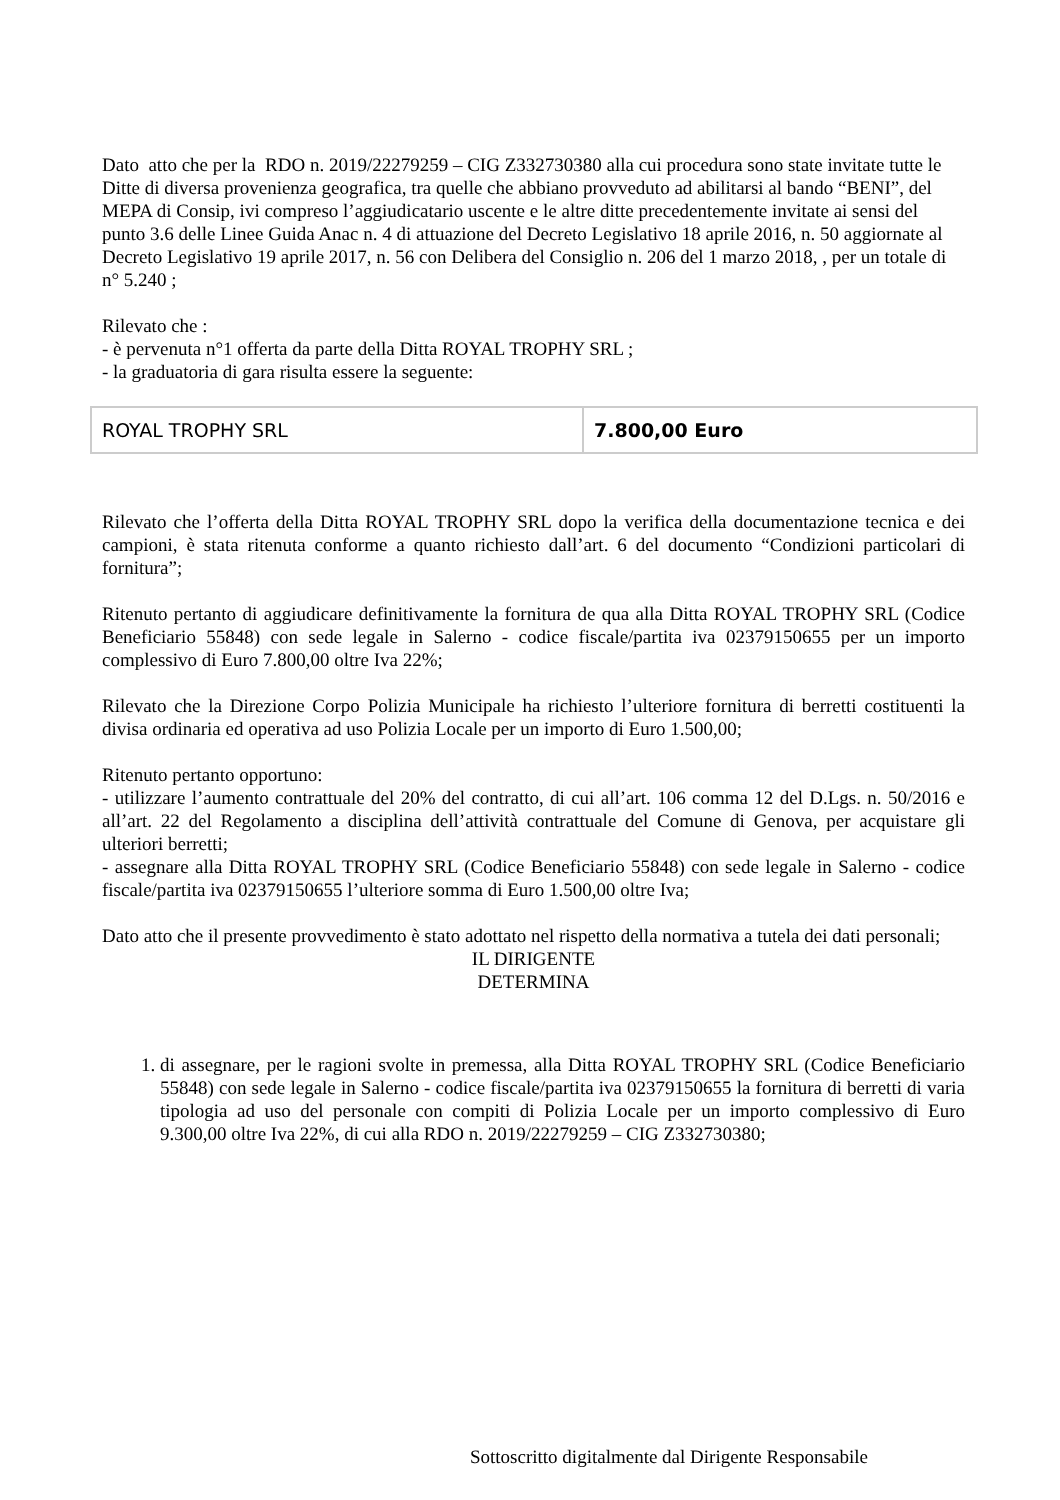Dato atto che per la RDO n. 2019/22279259 – CIG Z332730380 alla cui procedura sono state invitate tutte le Ditte di diversa provenienza geografica, tra quelle che abbiano provveduto ad abilitarsi al bando “BENI”, del MEPA di Consip, ivi compreso l’aggiudicatario uscente e le altre ditte precedentemente invitate ai sensi del punto 3.6 delle Linee Guida Anac n. 4 di attuazione del Decreto Legislativo 18 aprile 2016, n. 50 aggiornate al Decreto Legislativo 19 aprile 2017, n. 56 con Delibera del Consiglio n. 206 del 1 marzo 2018, , per un totale di n° 5.240 ;
Rilevato che :
- è pervenuta n°1 offerta da parte della Ditta ROYAL TROPHY SRL ;
- la graduatoria di gara risulta essere la seguente:
| ROYAL TROPHY SRL | 7.800,00 Euro |
Rilevato che l’offerta della Ditta ROYAL TROPHY SRL dopo la verifica della documentazione tecnica e dei campioni, è stata ritenuta conforme a quanto richiesto dall’art. 6 del documento “Condizioni particolari di fornitura”;
Ritenuto pertanto di aggiudicare definitivamente la fornitura de qua alla Ditta ROYAL TROPHY SRL (Codice Beneficiario 55848) con sede legale in Salerno - codice fiscale/partita iva 02379150655 per un importo complessivo di Euro 7.800,00 oltre Iva 22%;
Rilevato che la Direzione Corpo Polizia Municipale ha richiesto l’ulteriore fornitura di berretti costituenti la divisa ordinaria ed operativa ad uso Polizia Locale per un importo di Euro 1.500,00;
Ritenuto pertanto opportuno:
- utilizzare l’aumento contrattuale del 20% del contratto, di cui all’art. 106 comma 12 del D.Lgs. n. 50/2016 e all’art. 22 del Regolamento a disciplina dell’attività contrattuale del Comune di Genova, per acquistare gli ulteriori berretti;
- assegnare alla Ditta ROYAL TROPHY SRL (Codice Beneficiario 55848) con sede legale in Salerno - codice fiscale/partita iva 02379150655 l’ulteriore somma di Euro 1.500,00 oltre Iva;
Dato atto che il presente provvedimento è stato adottato nel rispetto della normativa a tutela dei dati personali;
IL DIRIGENTE
DETERMINA
1. di assegnare, per le ragioni svolte in premessa, alla Ditta ROYAL TROPHY SRL (Codice Beneficiario 55848) con sede legale in Salerno - codice fiscale/partita iva 02379150655 la fornitura di berretti di varia tipologia ad uso del personale con compiti di Polizia Locale per un importo complessivo di Euro 9.300,00 oltre Iva 22%, di cui alla RDO n. 2019/22279259 – CIG Z332730380;
Sottoscritto digitalmente dal Dirigente Responsabile